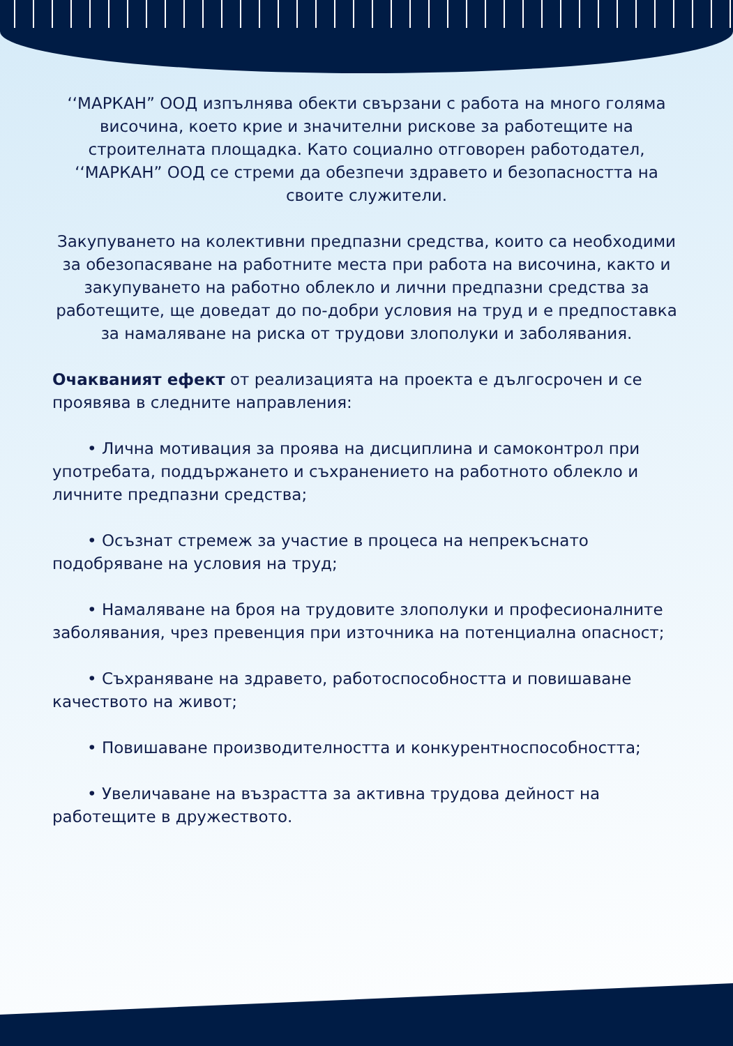‘‘МАРКАН” ООД изпълнява обекти свързани с работа на много голяма височина, което крие и значителни рискове за работещите на строителната площадка. Като социално отговорен работодател, ‘‘МАРКАН” ООД се стреми да обезпечи здравето и безопасността на своите служители.
Закупуването на колективни предпазни средства, които са необходими за обезопасяване на работните места при работа на височина, както и закупуването на работно облекло и лични предпазни средства за работещите, ще доведат до по-добри условия на труд и е предпоставка за намаляване на риска от трудови злополуки и заболявания.
Очакваният ефект от реализацията на проекта е дългосрочен и се проявява в следните направления:
• Лична мотивация за проява на дисциплина и самоконтрол при употребата, поддържането и съхранението на работното облекло и личните предпазни средства;
• Осъзнат стремеж за участие в процеса на непрекъснато подобряване на условия на труд;
• Намаляване на броя на трудовите злополуки и професионалните заболявания, чрез превенция при източника на потенциална опасност;
• Съхраняване на здравето, работоспособността и повишаване качеството на живот;
• Повишаване производителността и конкурентноспособността;
• Увеличаване на възрастта за активна трудова дейност на работещите в дружеството.